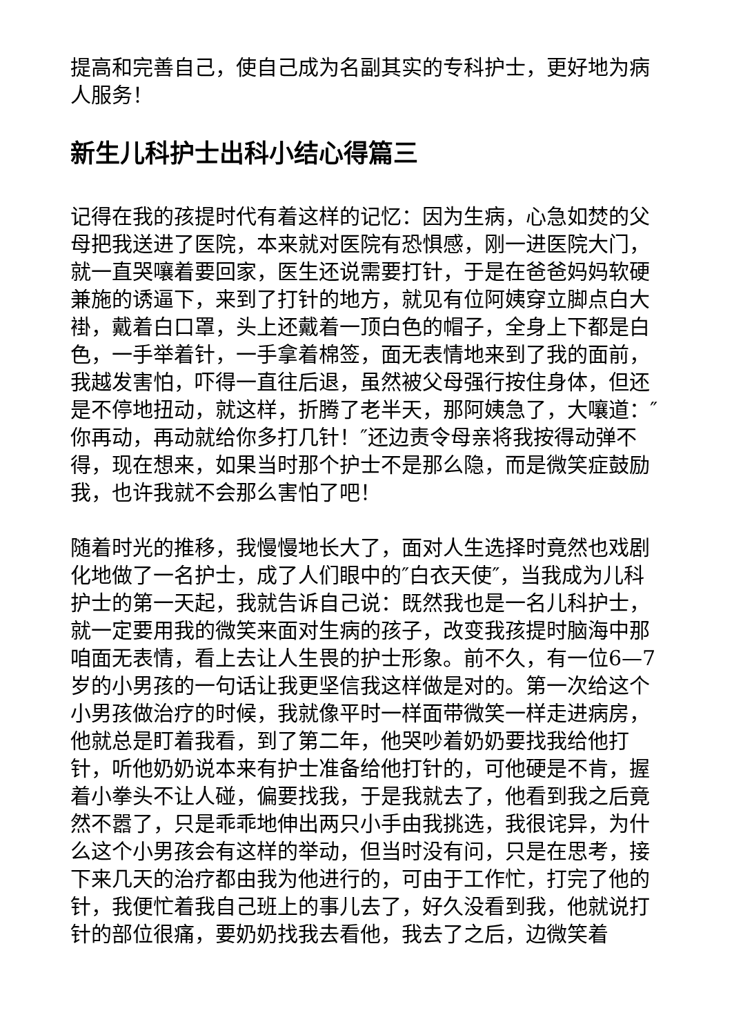提高和完善自己，使自己成为名副其实的专科护士，更好地为病人服务！
新生儿科护士出科小结心得篇三
记得在我的孩提时代有着这样的记忆：因为生病，心急如焚的父母把我送进了医院，本来就对医院有恐惧感，刚一进医院大门，就一直哭嚷着要回家，医生还说需要打针，于是在爸爸妈妈软硬兼施的诱逼下，来到了打针的地方，就见有位阿姨穿立脚点白大褂，戴着白口罩，头上还戴着一顶白色的帽子，全身上下都是白色，一手举着针，一手拿着棉签，面无表情地来到了我的面前，我越发害怕，吓得一直往后退，虽然被父母强行按住身体，但还是不停地扭动，就这样，折腾了老半天，那阿姨急了，大嚷道：″你再动，再动就给你多打几针！″还边责令母亲将我按得动弹不得，现在想来，如果当时那个护士不是那么隐，而是微笑症鼓励我，也许我就不会那么害怕了吧！
随着时光的推移，我慢慢地长大了，面对人生选择时竟然也戏剧化地做了一名护士，成了人们眼中的″白衣天使″，当我成为儿科护士的第一天起，我就告诉自己说：既然我也是一名儿科护士，就一定要用我的微笑来面对生病的孩子，改变我孩提时脑海中那咱面无表情，看上去让人生畏的护士形象。前不久，有一位6—7岁的小男孩的一句话让我更坚信我这样做是对的。第一次给这个小男孩做治疗的时候，我就像平时一样面带微笑一样走进病房，他就总是盯着我看，到了第二年，他哭吵着奶奶要找我给他打针，听他奶奶说本来有护士准备给他打针的，可他硬是不肯，握着小拳头不让人碰，偏要找我，于是我就去了，他看到我之后竟然不嚣了，只是乖乖地伸出两只小手由我挑选，我很诧异，为什么这个小男孩会有这样的举动，但当时没有问，只是在思考，接下来几天的治疗都由我为他进行的，可由于工作忙，打完了他的针，我便忙着我自己班上的事儿去了，好久没看到我，他就说打针的部位很痛，要奶奶找我去看他，我去了之后，边微笑着